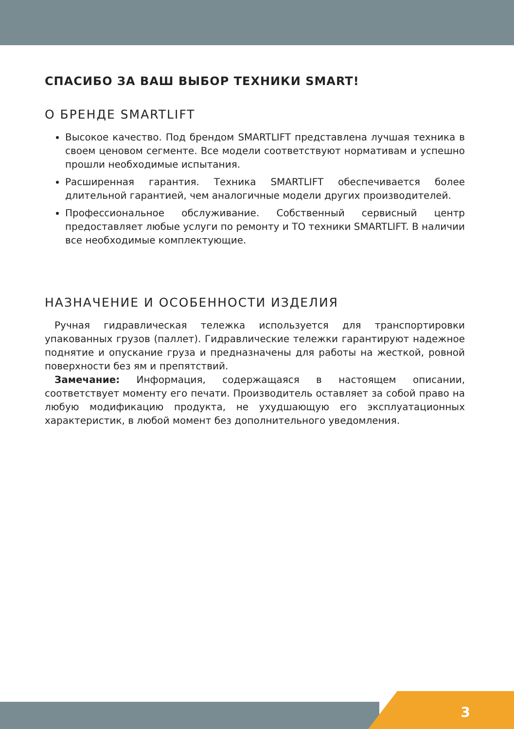СПАСИБО ЗА ВАШ ВЫБОР ТЕХНИКИ SMART!
О БРЕНДЕ SMARTLIFT
Высокое качество. Под брендом SMARTLIFT представлена лучшая техника в своем ценовом сегменте. Все модели соответствуют нормативам и успешно прошли необходимые испытания.
Расширенная гарантия. Техника SMARTLIFT обеспечивается более длительной гарантией, чем аналогичные модели других производителей.
Профессиональное обслуживание. Собственный сервисный центр предоставляет любые услуги по ремонту и ТО техники SMARTLIFT. В наличии все необходимые комплектующие.
НАЗНАЧЕНИЕ И ОСОБЕННОСТИ ИЗДЕЛИЯ
Ручная гидравлическая тележка используется для транспортировки упакованных грузов (паллет). Гидравлические тележки гарантируют надежное поднятие и опускание груза и предназначены для работы на жесткой, ровной поверхности без ям и препятствий.
Замечание: Информация, содержащаяся в настоящем описании, соответствует моменту его печати. Производитель оставляет за собой право на любую модификацию продукта, не ухудшающую его эксплуатационных характеристик, в любой момент без дополнительного уведомления.
3